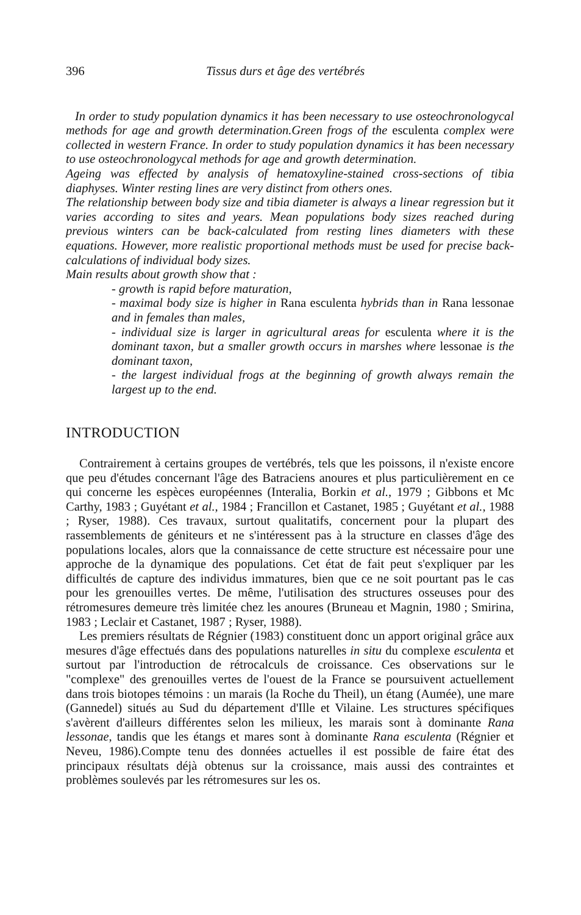396 Tissus durs et âge des vertébrés
In order to study population dynamics it has been necessary to use osteochronologycal methods for age and growth determination.Green frogs of the esculenta complex were collected in western France. In order to study population dynamics it has been necessary to use osteochronologycal methods for age and growth determination.
Ageing was effected by analysis of hematoxyline-stained cross-sections of tibia diaphyses. Winter resting lines are very distinct from others ones.
The relationship between body size and tibia diameter is always a linear regression but it varies according to sites and years. Mean populations body sizes reached during previous winters can be back-calculated from resting lines diameters with these equations. However, more realistic proportional methods must be used for precise back-calculations of individual body sizes.
Main results about growth show that :
- growth is rapid before maturation,
- maximal body size is higher in Rana esculenta hybrids than in Rana lessonae and in females than males,
- individual size is larger in agricultural areas for esculenta where it is the dominant taxon, but a smaller growth occurs in marshes where lessonae is the dominant taxon,
- the largest individual frogs at the beginning of growth always remain the largest up to the end.
INTRODUCTION
Contrairement à certains groupes de vertébrés, tels que les poissons, il n'existe encore que peu d'études concernant l'âge des Batraciens anoures et plus particulièrement en ce qui concerne les espèces européennes (Interalia, Borkin et al., 1979 ; Gibbons et Mc Carthy, 1983 ; Guyétant et al., 1984 ; Francillon et Castanet, 1985 ; Guyétant et al., 1988 ; Ryser, 1988). Ces travaux, surtout qualitatifs, concernent pour la plupart des rassemblements de géniteurs et ne s'intéressent pas à la structure en classes d'âge des populations locales, alors que la connaissance de cette structure est nécessaire pour une approche de la dynamique des populations. Cet état de fait peut s'expliquer par les difficultés de capture des individus immatures, bien que ce ne soit pourtant pas le cas pour les grenouilles vertes. De même, l'utilisation des structures osseuses pour des rétromesures demeure très limitée chez les anoures (Bruneau et Magnin, 1980 ; Smirina, 1983 ; Leclair et Castanet, 1987 ; Ryser, 1988).
Les premiers résultats de Régnier (1983) constituent donc un apport original grâce aux mesures d'âge effectués dans des populations naturelles in situ du complexe esculenta et surtout par l'introduction de rétrocalculs de croissance. Ces observations sur le "complexe" des grenouilles vertes de l'ouest de la France se poursuivent actuellement dans trois biotopes témoins : un marais (la Roche du Theil), un étang (Aumée), une mare (Gannedel) situés au Sud du département d'Ille et Vilaine. Les structures spécifiques s'avèrent d'ailleurs différentes selon les milieux, les marais sont à dominante Rana lessonae, tandis que les étangs et mares sont à dominante Rana esculenta (Régnier et Neveu, 1986).Compte tenu des données actuelles il est possible de faire état des principaux résultats déjà obtenus sur la croissance, mais aussi des contraintes et problèmes soulevés par les rétromesures sur les os.